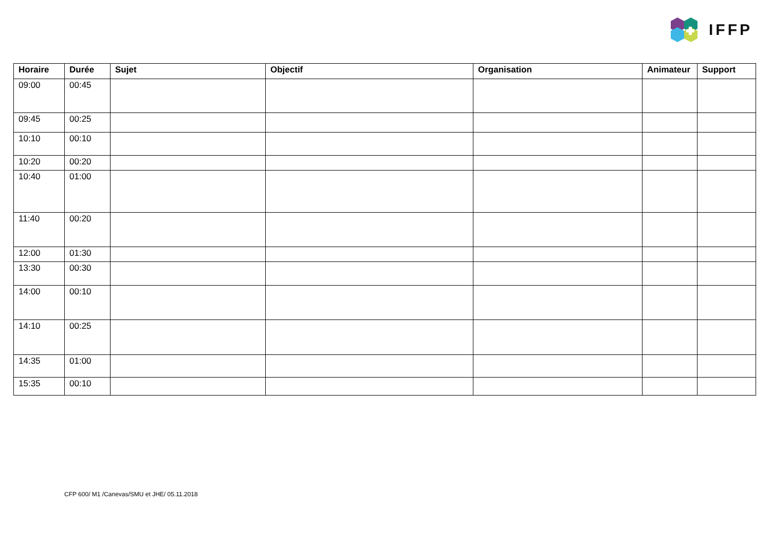IFFP
| Horaire | Durée | Sujet | Objectif | Organisation | Animateur | Support |
| --- | --- | --- | --- | --- | --- | --- |
| 09:00 | 00:45 | | | | | |
| 09:45 | 00:25 | | | | | |
| 10:10 | 00:10 | | | | | |
| 10:20 | 00:20 | | | | | |
| 10:40 | 01:00 | | | | | |
| 11:40 | 00:20 | | | | | |
| 12:00 | 01:30 | | | | | |
| 13:30 | 00:30 | | | | | |
| 14:00 | 00:10 | | | | | |
| 14:10 | 00:25 | | | | | |
| 14:35 | 01:00 | | | | | |
| 15:35 | 00:10 | | | | | |
CFP 600/ M1 /Canevas/SMU et JHE/ 05.11.2018